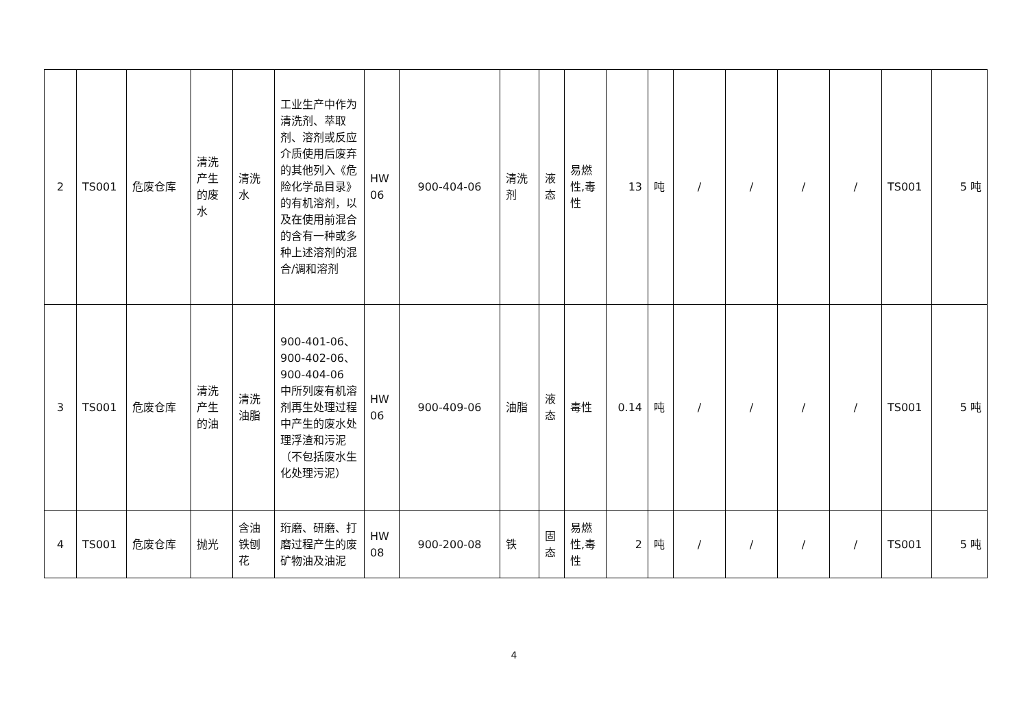| 2 | TS001 | 危废仓库 | 清洗产生的废水 | 清洗水 | 工业生产中作为清洗剂、萃取剂、溶剂或反应介质使用后废弃的其他列入《危险化学品目录》的有机溶剂，以及在使用前混合的含有一种或多种上述溶剂的混合/调和溶剂 | HW 06 | 900-404-06 | 清洗剂 | 液态 | 易燃性,毒性 | 13 | 吨 | / | / | / | / | TS001 | 5 吨 |
| 3 | TS001 | 危废仓库 | 清洗产生的油 | 清洗油脂 | 900-401-06、900-402-06、900-404-06 中所列废有机溶剂再生处理过程中产生的废水处理浮渣和污泥（不包括废水生化处理污泥） | HW 06 | 900-409-06 | 油脂 | 液态 | 毒性 | 0.14 | 吨 | / | / | / | / | TS001 | 5 吨 |
| 4 | TS001 | 危废仓库 | 抛光 | 含油铁刨花 | 珩磨、研磨、打磨过程产生的废矿物油及油泥 | HW 08 | 900-200-08 | 铁 | 固态 | 易燃性,毒性 | 2 | 吨 | / | / | / | / | TS001 | 5 吨 |
4